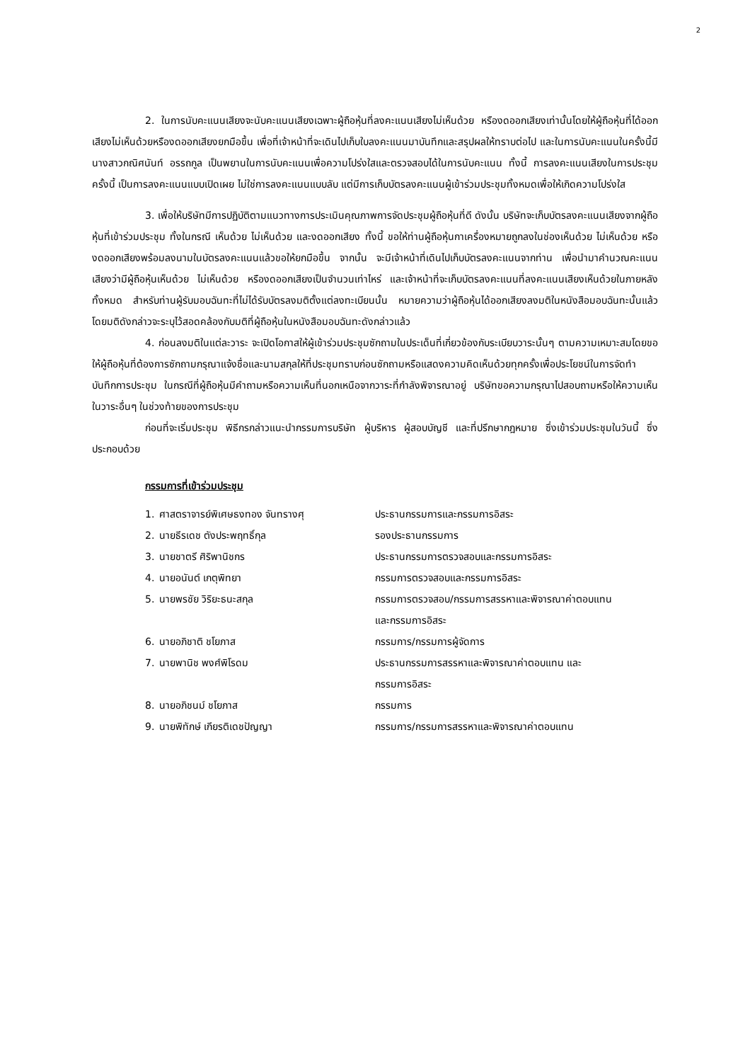2
2. ในการนับคะแนนเสียงจะนับคะแนนเสียงเฉพาะผู้ถือหุ้นที่ลงคะแนนเสียงไม่เห็นด้วย หรืองดออกเสียงเท่านั้นโดยให้ผู้ถือหุ้นที่ได้ออกเสียงไม่เห็นด้วยหรืองดออกเสียงยกมือขึ้น เพื่อที่เจ้าหน้าที่จะเดินไปเก็บใบลงคะแนนมาบันทึกและสรุปผลให้ทราบต่อไป และในการนับคะแนนในครั้งนี้มี นางสาวกณิศนันท์ อรรถกูล เป็นพยานในการนับคะแนนเพื่อความโปร่งใสและตรวจสอบได้ในการนับคะแนน ทั้งนี้ การลงคะแนนเสียงในการประชุมครั้งนี้ เป็นการลงคะแนนแบบเปิดเผย ไม่ใช่การลงคะแนนแบบลับ แต่มีการเก็บบัตรลงคะแนนผู้เข้าร่วมประชุมทั้งหมดเพื่อให้เกิดความโปร่งใส
3. เพื่อให้บริษัทมีการปฏิบัติตามแนวทางการประเมินคุณภาพการจัดประชุมผู้ถือหุ้นที่ดี ดังนั้น บริษัทจะเก็บบัตรลงคะแนนเสียงจากผู้ถือหุ้นที่เข้าร่วมประชุม ทั้งในกรณี เห็นด้วย ไม่เห็นด้วย และงดออกเสียง ทั้งนี้ ขอให้ท่านผู้ถือหุ้นกาเครื่องหมายถูกลงในช่องเห็นด้วย ไม่เห็นด้วย หรืองดออกเสียงพร้อมลงนามในบัตรลงคะแนนแล้วขอให้ยกมือขึ้น จากนั้น จะมีเจ้าหน้าที่เดินไปเก็บบัตรลงคะแนนจากท่าน เพื่อนำมาคำนวณคะแนนเสียงว่ามีผู้ถือหุ้นเห็นด้วย ไม่เห็นด้วย หรืองดออกเสียงเป็นจำนวนเท่าไหร่ และเจ้าหน้าที่จะเก็บบัตรลงคะแนนที่ลงคะแนนเสียงเห็นด้วยในภายหลังทั้งหมด สำหรับท่านผู้รับมอบฉันทะที่ไม่ได้รับบัตรลงมติตั้งแต่ลงทะเบียนนั้น หมายความว่าผู้ถือหุ้นได้ออกเสียงลงมติในหนังสือมอบฉันทะนั้นแล้ว โดยมติดังกล่าวจะระบุไว้สอดคล้องกับมติที่ผู้ถือหุ้นในหนังสือมอบฉันทะดังกล่าวแล้ว
4. ก่อนลงมติในแต่ละวาระ จะเปิดโอกาสให้ผู้เข้าร่วมประชุมซักถามในประเด็นที่เกี่ยวข้องกับระเบียบวาระนั้นๆ ตามความเหมาะสมโดยขอให้ผู้ถือหุ้นที่ต้องการซักถามกรุณาแจ้งชื่อและนามสกุลให้ที่ประชุมทราบก่อนซักถามหรือแสดงความคิดเห็นด้วยทุกครั้งเพื่อประโยชน์ในการจัดทำบันทึกการประชุม ในกรณีที่ผู้ถือหุ้นมีคำถามหรือความเห็นที่นอกเหนือจากวาระที่กำลังพิจารณาอยู่ บริษัทขอความกรุณาไปสอบถามหรือให้ความเห็นในวาระอื่นๆ ในช่วงท้ายของการประชุม
ก่อนที่จะเริ่มประชุม พิธีกรกล่าวแนะนำกรรมการบริษัท ผู้บริหาร ผู้สอบบัญชี และที่ปรึกษากฎหมาย ซึ่งเข้าร่วมประชุมในวันนี้ ซึ่งประกอบด้วย
กรรมการที่เข้าร่วมประชุม
| 1. | ศาสตราจารย์พิเศษธงทอง จันทรางศุ | ประธานกรรมการและกรรมการอิสระ |
| 2. | นายธีรเดช ตังประพฤทธิ์กุล | รองประธานกรรมการ |
| 3. | นายชาตรี ศิริพานิชกร | ประธานกรรมการตรวจสอบและกรรมการอิสระ |
| 4. | นายอนันต์ เกตุพิทยา | กรรมการตรวจสอบและกรรมการอิสระ |
| 5. | นายพรชัย วิริยะธนะสกุล | กรรมการตรวจสอบ/กรรมการสรรหาและพิจารณาค่าตอบแทน และกรรมการอิสระ |
| 6. | นายอภิชาติ ชโยภาส | กรรมการ/กรรมการผู้จัดการ |
| 7. | นายพานิช พงศ์พิโรดม | ประธานกรรมการสรรหาและพิจารณาค่าตอบแทน และ กรรมการอิสระ |
| 8. | นายอภิชนม์ ชโยภาส | กรรมการ |
| 9. | นายพิทักษ์ เกียรติเดชปัญญา | กรรมการ/กรรมการสรรหาและพิจารณาค่าตอบแทน |